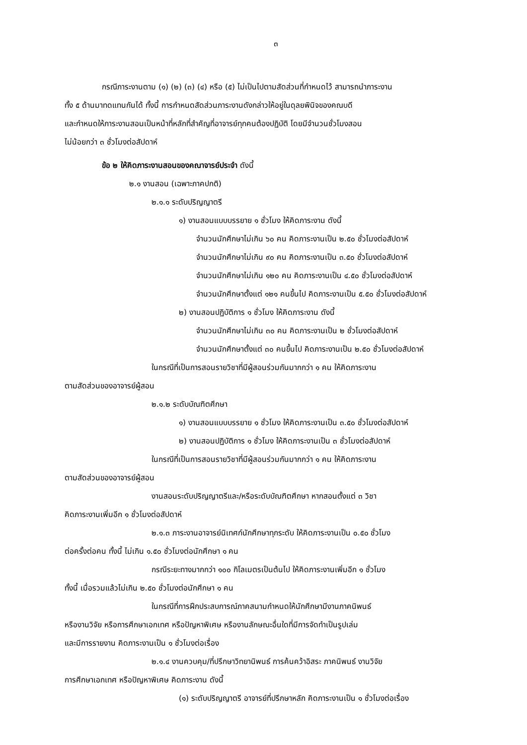๓
กรณีภาระงานตาม (๑) (๒) (๓) (๔) หรือ (๕) ไม่เป็นไปตามสัดส่วนที่กำหนดไว้ สามารถนำภาระงาน
ทั้ง ๕ ด้านมาทดแทนกันได้ ทั้งนี้ การกำหนดสัดส่วนภาระงานดังกล่าวให้อยู่ในดุลยพินิจของคณบดี
และกำหนดให้ภาระงานสอนเป็นหน้าที่หลักที่สำคัญที่อาจารย์ทุกคนต้องปฏิบัติ โดยมีจำนวนชั่วโมงสอน
ไม่น้อยกว่า ๓ ชั่วโมงต่อสัปดาห์
ข้อ ๒ ให้คิดภาระงานสอนของคณาจารย์ประจำ ดังนี้
๒.๑ งานสอน (เฉพาะภาคปกติ)
๒.๑.๑ ระดับปริญญาตรี
๑) งานสอนแบบบรรยาย ๑ ชั่วโมง ให้คิดภาระงาน ดังนี้
จำนวนนักศึกษาไม่เกิน ๖๐ คน คิดภาระงานเป็น ๒.๕๐ ชั่วโมงต่อสัปดาห์
จำนวนนักศึกษาไม่เกิน ๙๐ คน คิดภาระงานเป็น ๓.๕๐ ชั่วโมงต่อสัปดาห์
จำนวนนักศึกษาไม่เกิน ๑๒๐ คน คิดภาระงานเป็น ๔.๕๐ ชั่วโมงต่อสัปดาห์
จำนวนนักศึกษาตั้งแต่ ๑๒๑ คนขึ้นไป คิดภาระงานเป็น ๕.๕๐ ชั่วโมงต่อสัปดาห์
๒) งานสอนปฏิบัติการ ๑ ชั่วโมง ให้คิดภาระงาน ดังนี้
จำนวนนักศึกษาไม่เกิน ๓๐ คน คิดภาระงานเป็น ๒ ชั่วโมงต่อสัปดาห์
จำนวนนักศึกษาตั้งแต่ ๓๐ คนขึ้นไป คิดภาระงานเป็น ๒.๕๐ ชั่วโมงต่อสัปดาห์
ในกรณีที่เป็นการสอนรายวิชาที่มีผู้สอนร่วมกันมากกว่า ๑ คน ให้คิดภาระงาน
ตามสัดส่วนของอาจารย์ผู้สอน
๒.๑.๒ ระดับบัณฑิตศึกษา
๑) งานสอนแบบบรรยาย ๑ ชั่วโมง ให้คิดภาระงานเป็น ๓.๕๐ ชั่วโมงต่อสัปดาห์
๒) งานสอนปฏิบัติการ ๑ ชั่วโมง ให้คิดภาระงานเป็น ๓ ชั่วโมงต่อสัปดาห์
ในกรณีที่เป็นการสอนรายวิชาที่มีผู้สอนร่วมกันมากกว่า ๑ คน ให้คิดภาระงาน
ตามสัดส่วนของอาจารย์ผู้สอน
งานสอนระดับปริญญาตรีและ/หรือระดับบัณฑิตศึกษา หากสอนตั้งแต่ ๓ วิชา
คิดภาระงานเพิ่มอีก ๑ ชั่วโมงต่อสัปดาห์
๒.๑.๓ ภาระงานอาจารย์นิเทศก์นักศึกษาทุกระดับ ให้คิดภาระงานเป็น ๐.๕๐ ชั่วโมง
ต่อครั้งต่อคน ทั้งนี้ ไม่เกิน ๑.๕๐ ชั่วโมงต่อนักศึกษา ๑ คน
กรณีระยะทางมากกว่า ๑๐๐ กิโลเมตรเป็นต้นไป ให้คิดภาระงานเพิ่มอีก ๑ ชั่วโมง
ทั้งนี้ เมื่อรวมแล้วไม่เกิน ๒.๕๐ ชั่วโมงต่อนักศึกษา ๑ คน
ในกรณีที่การฝึกประสบการณ์ภาคสนามกำหนดให้นักศึกษามีงานภาคนิพนธ์
หรืองานวิจัย หรือการศึกษาเอกเทศ หรือปัญหาพิเศษ หรืองานลักษณะอื่นใดที่มีการจัดทำเป็นรูปเล่ม
และมีการรายงาน คิดภาระงานเป็น ๑ ชั่วโมงต่อเรื่อง
๒.๑.๔ งานควบคุม/ที่ปรึกษาวิทยานิพนธ์ การค้นคว้าอิสระ ภาคนิพนธ์ งานวิจัย
การศึกษาเอกเทศ หรือปัญหาพิเศษ คิดภาระงาน ดังนี้
(๑) ระดับปริญญาตรี อาจารย์ที่ปรึกษาหลัก คิดภาระงานเป็น ๑ ชั่วโมงต่อเรื่อง